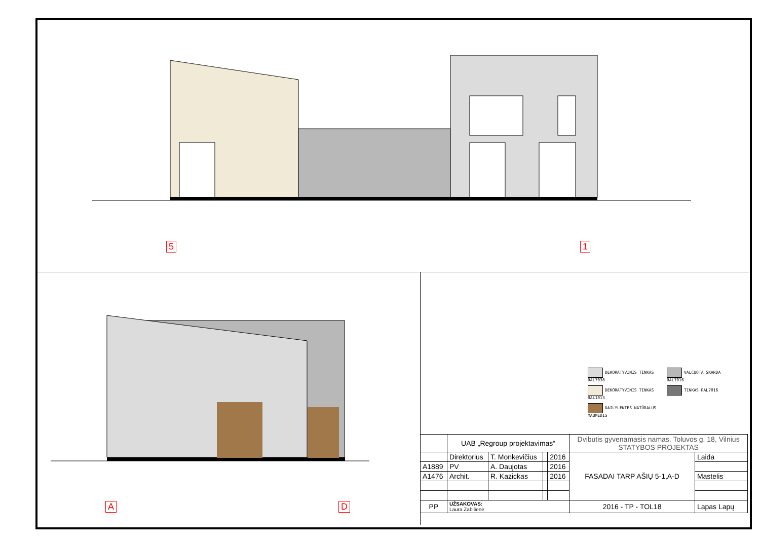5 1
A D
DEKORATYVINIS TINKAS RAL7038
VALCUOTA SKARDA RAL7016
DEKORATYVINIS TINKAS RAL1013
TINKAS RAL7016
DAILYLENTĖS NATŪRALUS MAUMEDIS
| | UAB „Regroup projektavimas“ | | | | Dvibutis gyvenamasis namas. Toluvos g. 18, Vilnius STATYBOS PROJEKTAS | |
| | Direktorius | T. Monkevičius | | 2016 | FASADAI TARP AŠIŲ 5-1,A-D | Laida |
| A1889 | PV | A. Daujotas | | 2016 | | |
| A1476 | Archit. | R. Kazickas | | 2016 | | Mastelis |
| PP | UŽSAKOVAS: Laura Zabilienė | | | | 2016 - TP - TOL18 | Lapas Lapų |